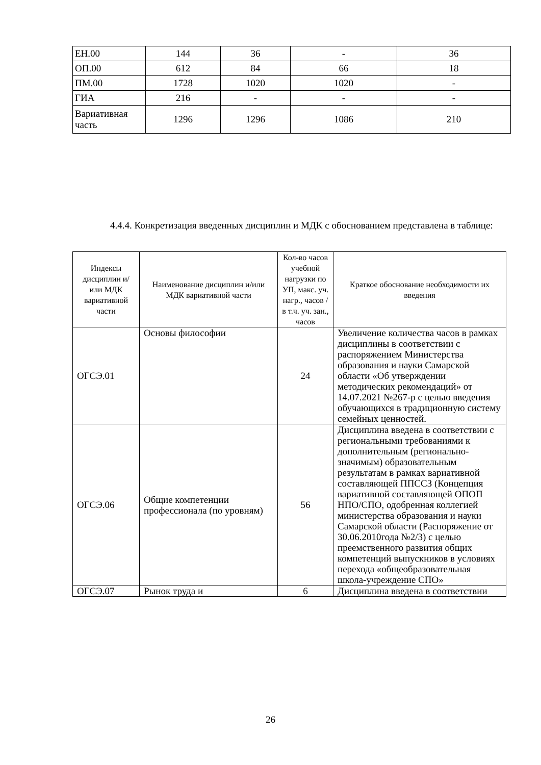| ЕН.00 | 144 | 36 | - | 36 |
| ОП.00 | 612 | 84 | 66 | 18 |
| ПМ.00 | 1728 | 1020 | 1020 | - |
| ГИА | 216 | - | - | - |
| Вариативная часть | 1296 | 1296 | 1086 | 210 |
4.4.4. Конкретизация введенных дисциплин и МДК с обоснованием представлена в таблице:
| Индексы дисциплин и/или МДК вариативной части | Наименование дисциплин и/или МДК вариативной части | Кол-во часов учебной нагрузки по УП, макс. уч. нагр., часов / в т.ч. уч. зан., часов | Краткое обоснование необходимости их введения |
| ОГСЭ.01 | Основы философии | 24 | Увеличение количества часов в рамках дисциплины в соответствии с распоряжением Министерства образования и науки Самарской области «Об утверждении методических рекомендаций» от 14.07.2021 №267-р с целью введения обучающихся в традиционную систему семейных ценностей. |
| ОГСЭ.06 | Общие компетенции профессионала (по уровням) | 56 | Дисциплина введена в соответствии с региональными требованиями к дополнительным (регионально-значимым) образовательным результатам в рамках вариативной составляющей ППССЗ (Концепция вариативной составляющей ОПОП НПО/СПО, одобренная коллегией министерства образования и науки Самарской области (Распоряжение от 30.06.2010года №2/3) с целью преемственного развития общих компетенций выпускников в условиях перехода «общеобразовательная школа-учреждение СПО» |
| ОГСЭ.07 | Рынок труда и | 6 | Дисциплина введена в соответствии |
26